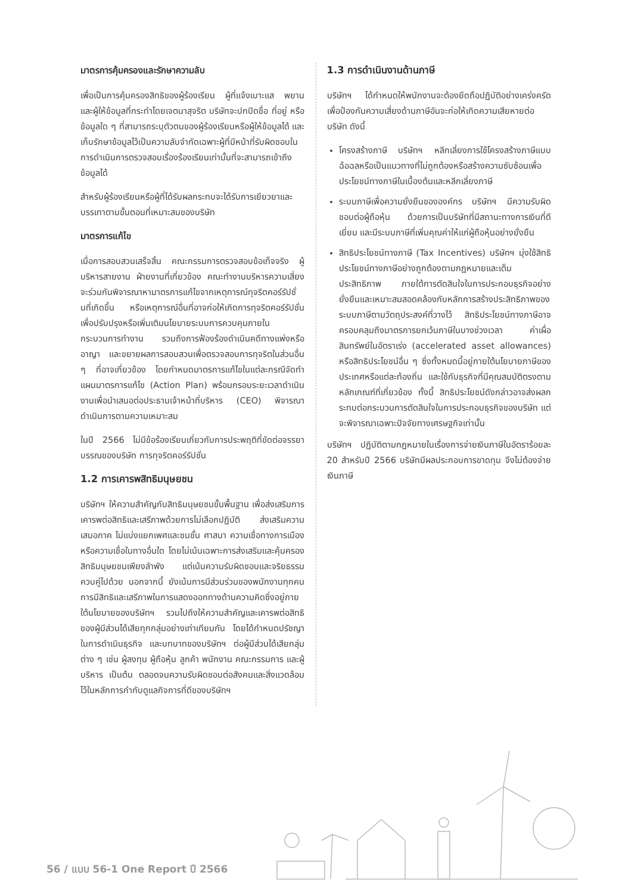มาตรการคุ้มครองและรักษาความลับ
เพื่อเป็นการคุ้มครองสิทธิของผู้ร้องเรียน ผู้ที่แจ้งเบาะแส พยาน และผู้ให้ข้อมูลที่กระทำโดยเจตนาสุจริต บริษัทจะปกปิดชื่อ ที่อยู่ หรือข้อมูลใด ๆ ที่สามารถระบุตัวตนของผู้ร้องเรียนหรือผู้ให้ข้อมูลได้ และเก็บรักษาข้อมูลไว้เป็นความลับจำกัดเฉพาะผู้ที่มีหน้าที่รับผิดชอบในการดำเนินการตรวจสอบเรื่องร้องเรียนเท่านั้นที่จะสามารถเข้าถึงข้อมูลได้
สำหรับผู้ร้องเรียนหรือผู้ที่ได้รับผลกระทบจะได้รับการเยียวยาและบรรเทาตามขั้นตอนที่เหมาะสมของบริษัท
มาตรการแก้ไข
เมื่อการสอบสวนเสร็จสิ้น คณะกรรมการตรวจสอบข้อเท็จจริง ผู้บริหารสายงาน ฝ่ายงานที่เกี่ยวข้อง คณะทำงานบริหารความเสี่ยง จะร่วมกันพิจารณาหามาตรการแก้ไขจากเหตุการณ์ทุจริตคอร์รัปชั่นที่เกิดขึ้น หรือเหตุการณ์อื่นที่อาจก่อให้เกิดการทุจริตคอร์รัปชั่น เพื่อปรับปรุงหรือเพิ่มเติมนโยบายระบบการควบคุมภายใน กระบวนการทำงาน รวมถึงการฟ้องร้องดำเนินคดีทางแพ่งหรืออาญา และขยายผลการสอบสวนเพื่อตรวจสอบการทุจริตในส่วนอื่น ๆ ที่อาจเกี่ยวข้อง โดยกำหนดมาตรการแก้ไขในแต่ละกรณีจัดทำแผนมาตรการแก้ไข (Action Plan) พร้อมกรอบระยะเวลาดำเนินงานเพื่อนำเสนอต่อประธานเจ้าหน้าที่บริหาร (CEO) พิจารณาดำเนินการตามความเหมาะสม
ในปี 2566 ไม่มีข้อร้องเรียนเกี่ยวกับการประพฤติที่ขัดต่อจรรยาบรรณของบริษัท การทุจริตคอร์รัปชั่น
1.2 การเคารพสิทธิมนุษยชน
บริษัทฯ ให้ความสำคัญกับสิทธิมนุษยชนขั้นพื้นฐาน เพื่อส่งเสริมการเคารพต่อสิทธิและเสรีภาพด้วยการไม่เลือกปฏิบัติ ส่งเสริมความเสมอภาค ไม่แบ่งแยกเพศและชนชั้น ศาสนา ความเชื่อทางการเมือง หรือความเชื่อในทางอื่นใด โดยไม่เน้นเฉพาะการส่งเสริมและคุ้มครองสิทธิมนุษยชนเพียงลำพัง แต่เน้นความรับผิดชอบและจริยธรรมควบคู่ไปด้วย นอกจากนี้ ยังเน้นการมีส่วนร่วมของพนักงานทุกคน การมีสิทธิและเสรีภาพในการแสดงออกทางด้านความคิดซึ่งอยู่ภายใต้นโยบายของบริษัทฯ รวมไปถึงให้ความสำคัญและเคารพต่อสิทธิของผู้มีส่วนได้เสียทุกกลุ่มอย่างเท่าเทียมกัน โดยได้กำหนดปรัชญาในการดำเนินธุรกิจ และบทบาทของบริษัทฯ ต่อผู้มีส่วนได้เสียกลุ่มต่าง ๆ เช่น ผู้ลงทุน ผู้ถือหุ้น ลูกค้า พนักงาน คณะกรรมการ และผู้บริหาร เป็นต้น ตลอดจนความรับผิดชอบต่อสังคมและสิ่งแวดล้อม ไว้ในหลักการกำกับดูแลกิจการที่ดีของบริษัทฯ
1.3 การดำเนินงานด้านภาษี
บริษัทฯ ได้กำหนดให้พนักงานจะต้องยึดถือปฏิบัติอย่างเคร่งครัด เพื่อป้องกันความเสี่ยงด้านภาษีอันจะก่อให้เกิดความเสียหายต่อบริษัท ดังนี้
โครงสร้างภาษี บริษัทฯ หลีกเลี่ยงการใช้โครงสร้างภาษีแบบฉ้อฉลหรือเป็นแนวทางที่ไม่ถูกต้องหรือสร้างความซับซ้อนเพื่อประโยชน์ทางภาษีในเบื้องต้นและหลีกเลี่ยงภาษี
ระบบภาษีเพื่อความยั่งยืนขององค์กร บริษัทฯ มีความรับผิดชอบต่อผู้ถือหุ้น ด้วยการเป็นบริษัทที่มีสถานะทางการเงินที่ดีเยี่ยม และมีระบบภาษีที่เพิ่มคุณค่าให้แก่ผู้ถือหุ้นอย่างยั่งยืน
สิทธิประโยชน์ทางภาษี (Tax Incentives) บริษัทฯ มุ่งใช้สิทธิประโยชน์ทางภาษีอย่างถูกต้องตามกฎหมายและเต็มประสิทธิภาพ ภายใต้การตัดสินใจในการประกอบธุรกิจอย่างยั่งยืนและเหมาะสมสอดคล้องกับหลักการสร้างประสิทธิภาพของระบบภาษีตามวัตถุประสงค์ที่วางไว้ สิทธิประโยชน์ทางภาษีอาจครอบคลุมถึงมาตรการยกเว้นภาษีในบางช่วงเวลา ค่าเผื่อสินทรัพย์ในอัตราเร่ง (accelerated asset allowances) หรือสิทธิประโยชน์อื่น ๆ ซึ่งทั้งหมดนี้อยู่ภายใต้นโยบายภาษีของประเทศหรือแต่ละท้องถิ่น และใช้กับธุรกิจที่มีคุณสมบัติตรงตามหลักเกณฑ์ที่เกี่ยวข้อง ทั้งนี้ สิทธิประโยชน์ดังกล่าวอาจส่งผลกระทบต่อกระบวนการตัดสินใจในการประกอบธุรกิจของบริษัท แต่จะพิจารณาเฉพาะปัจจัยทางเศรษฐกิจเท่านั้น
บริษัทฯ ปฏิบัติตามกฎหมายในเรื่องการจ่ายเงินภาษีในอัตราร้อยละ 20 สำหรับปี 2566 บริษัทมีผลประกอบการขาดทุน จึงไม่ต้องจ่ายเงินภาษี
56 / แบบ 56-1 One Report ปี 2566